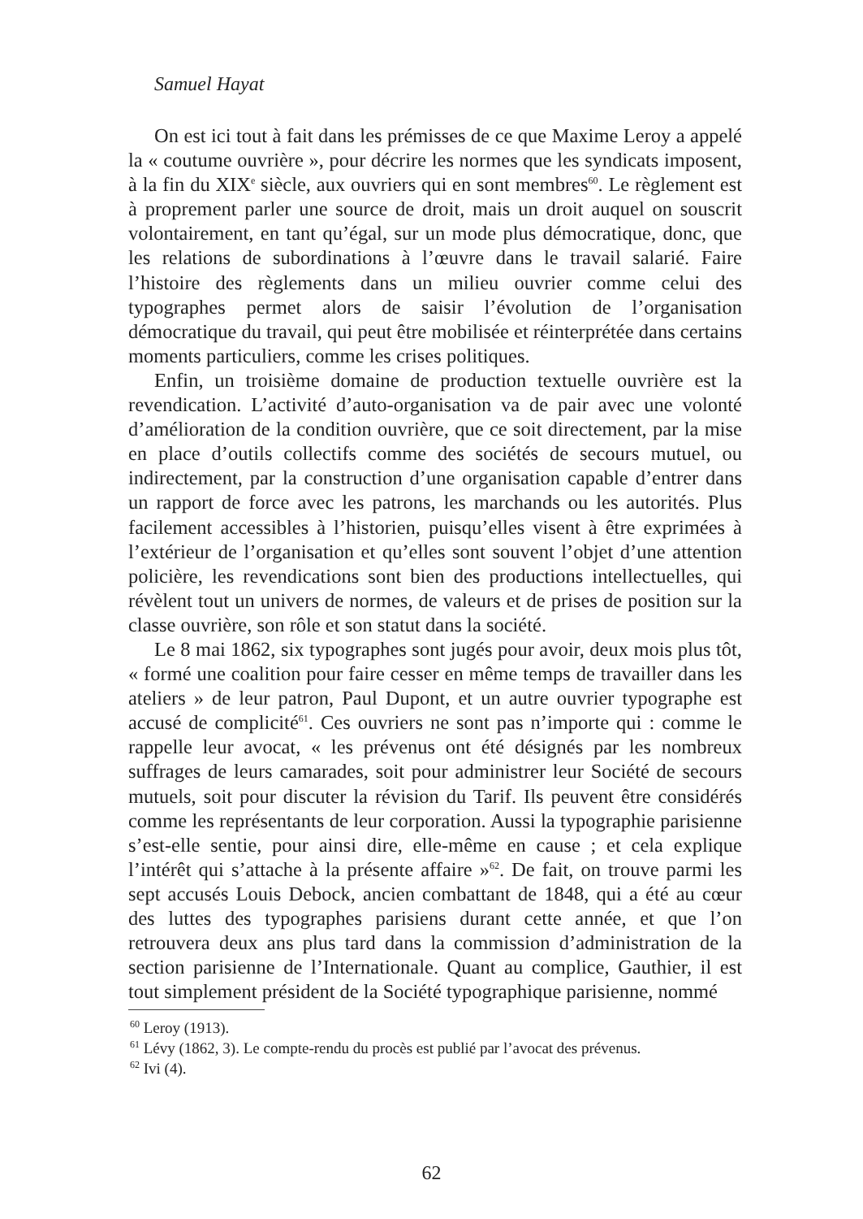Samuel Hayat
On est ici tout à fait dans les prémisses de ce que Maxime Leroy a appelé la « coutume ouvrière », pour décrire les normes que les syndicats imposent, à la fin du XIX<sup>e</sup> siècle, aux ouvriers qui en sont membres<sup>60</sup>. Le règlement est à proprement parler une source de droit, mais un droit auquel on souscrit volontairement, en tant qu’égal, sur un mode plus démocratique, donc, que les relations de subordinations à l’œuvre dans le travail salarié. Faire l’histoire des règlements dans un milieu ouvrier comme celui des typographes permet alors de saisir l’évolution de l’organisation démocratique du travail, qui peut être mobilisée et réinterprétée dans certains moments particuliers, comme les crises politiques.
Enfin, un troisième domaine de production textuelle ouvrière est la revendication. L’activité d’auto-organisation va de pair avec une volonté d’amélioration de la condition ouvrière, que ce soit directement, par la mise en place d’outils collectifs comme des sociétés de secours mutuel, ou indirectement, par la construction d’une organisation capable d’entrer dans un rapport de force avec les patrons, les marchands ou les autorités. Plus facilement accessibles à l’historien, puisqu’elles visent à être exprimées à l’extérieur de l’organisation et qu’elles sont souvent l’objet d’une attention policière, les revendications sont bien des productions intellectuelles, qui révèlent tout un univers de normes, de valeurs et de prises de position sur la classe ouvrière, son rôle et son statut dans la société.
Le 8 mai 1862, six typographes sont jugés pour avoir, deux mois plus tôt, « formé une coalition pour faire cesser en même temps de travailler dans les ateliers » de leur patron, Paul Dupont, et un autre ouvrier typographe est accusé de complicité<sup>61</sup>. Ces ouvriers ne sont pas n’importe qui : comme le rappelle leur avocat, « les prévenus ont été désignés par les nombreux suffrages de leurs camarades, soit pour administrer leur Société de secours mutuels, soit pour discuter la révision du Tarif. Ils peuvent être considérés comme les représentants de leur corporation. Aussi la typographie parisienne s’est-elle sentie, pour ainsi dire, elle-même en cause ; et cela explique l’intérêt qui s’attache à la présente affaire »<sup>62</sup>. De fait, on trouve parmi les sept accusés Louis Debock, ancien combattant de 1848, qui a été au cœur des luttes des typographes parisiens durant cette année, et que l’on retrouvera deux ans plus tard dans la commission d’administration de la section parisienne de l’Internationale. Quant au complice, Gauthier, il est tout simplement président de la Société typographique parisienne, nommé
<sup>60</sup> Leroy (1913).
<sup>61</sup> Lévy (1862, 3). Le compte-rendu du procès est publié par l’avocat des prévenus.
<sup>62</sup> Ivi (4).
62